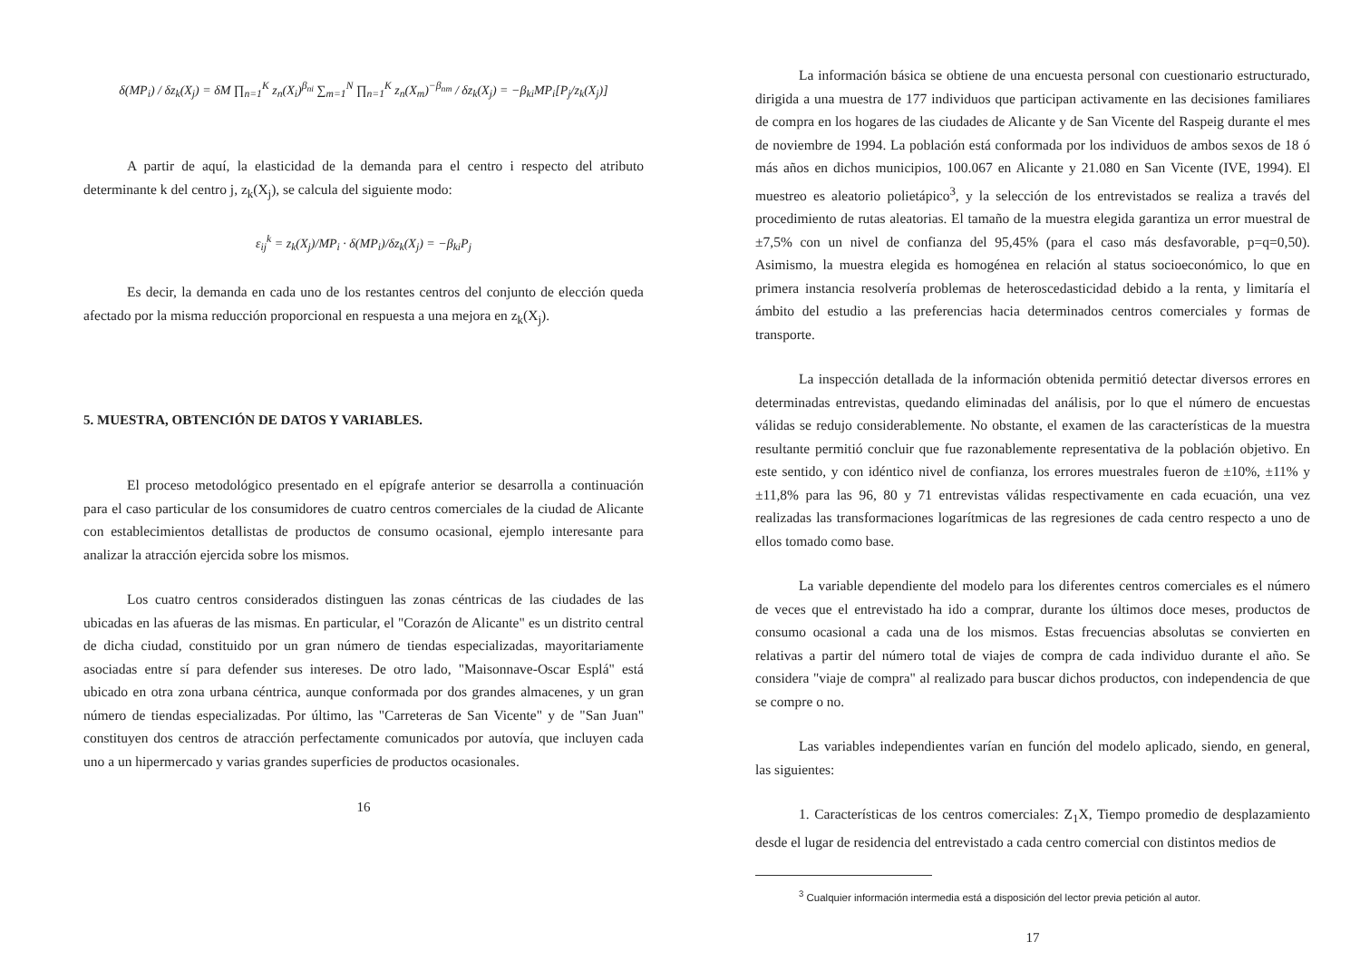δ(MP<sub>i</sub>) / δz<sub>k</sub>(X<sub>j</sub>) = δM ∏<sub>n=1</sub><sup>K</sup> z<sub>n</sub>(X<sub>i</sub>)<sup>β<sub>ni</sub></sup> ∑<sub>m=1</sub><sup>N</sup> ∏<sub>n=1</sub><sup>K</sup> z<sub>n</sub>(X<sub>m</sub>)<sup>−β<sub>nm</sub></sup> / δz<sub>k</sub>(X<sub>j</sub>) = −β<sub>ki</sub>MP<sub>i</sub>[P<sub>j</sub>/z<sub>k</sub>(X<sub>j</sub>)]
A partir de aquí, la elasticidad de la demanda para el centro i respecto del atributo determinante k del centro j, z<sub>k</sub>(X<sub>j</sub>), se calcula del siguiente modo:
ε<sub>ij</sub><sup>k</sup> = z<sub>k</sub>(X<sub>j</sub>)/MP<sub>i</sub> · δ(MP<sub>i</sub>)/δz<sub>k</sub>(X<sub>j</sub>) = −β<sub>ki</sub>P<sub>j</sub>
Es decir, la demanda en cada uno de los restantes centros del conjunto de elección queda afectado por la misma reducción proporcional en respuesta a una mejora en z<sub>k</sub>(X<sub>j</sub>).
5. MUESTRA, OBTENCIÓN DE DATOS Y VARIABLES.
El proceso metodológico presentado en el epígrafe anterior se desarrolla a continuación para el caso particular de los consumidores de cuatro centros comerciales de la ciudad de Alicante con establecimientos detallistas de productos de consumo ocasional, ejemplo interesante para analizar la atracción ejercida sobre los mismos.
Los cuatro centros considerados distinguen las zonas céntricas de las ciudades de las ubicadas en las afueras de las mismas. En particular, el "Corazón de Alicante" es un distrito central de dicha ciudad, constituido por un gran número de tiendas especializadas, mayoritariamente asociadas entre sí para defender sus intereses. De otro lado, "Maisonnave-Oscar Esplá" está ubicado en otra zona urbana céntrica, aunque conformada por dos grandes almacenes, y un gran número de tiendas especializadas. Por último, las "Carreteras de San Vicente" y de "San Juan" constituyen dos centros de atracción perfectamente comunicados por autovía, que incluyen cada uno a un hipermercado y varias grandes superficies de productos ocasionales.
16
La información básica se obtiene de una encuesta personal con cuestionario estructurado, dirigida a una muestra de 177 individuos que participan activamente en las decisiones familiares de compra en los hogares de las ciudades de Alicante y de San Vicente del Raspeig durante el mes de noviembre de 1994. La población está conformada por los individuos de ambos sexos de 18 ó más años en dichos municipios, 100.067 en Alicante y 21.080 en San Vicente (IVE, 1994). El muestreo es aleatorio polietápico<sup>3</sup>, y la selección de los entrevistados se realiza a través del procedimiento de rutas aleatorias. El tamaño de la muestra elegida garantiza un error muestral de ±7,5% con un nivel de confianza del 95,45% (para el caso más desfavorable, p=q=0,50). Asimismo, la muestra elegida es homogénea en relación al status socioeconómico, lo que en primera instancia resolvería problemas de heteroscedasticidad debido a la renta, y limitaría el ámbito del estudio a las preferencias hacia determinados centros comerciales y formas de transporte.
La inspección detallada de la información obtenida permitió detectar diversos errores en determinadas entrevistas, quedando eliminadas del análisis, por lo que el número de encuestas válidas se redujo considerablemente. No obstante, el examen de las características de la muestra resultante permitió concluir que fue razonablemente representativa de la población objetivo. En este sentido, y con idéntico nivel de confianza, los errores muestrales fueron de ±10%, ±11% y ±11,8% para las 96, 80 y 71 entrevistas válidas respectivamente en cada ecuación, una vez realizadas las transformaciones logarítmicas de las regresiones de cada centro respecto a uno de ellos tomado como base.
La variable dependiente del modelo para los diferentes centros comerciales es el número de veces que el entrevistado ha ido a comprar, durante los últimos doce meses, productos de consumo ocasional a cada una de los mismos. Estas frecuencias absolutas se convierten en relativas a partir del número total de viajes de compra de cada individuo durante el año. Se considera "viaje de compra" al realizado para buscar dichos productos, con independencia de que se compre o no.
Las variables independientes varían en función del modelo aplicado, siendo, en general, las siguientes:
1. Características de los centros comerciales: Z<sub>1</sub>X, Tiempo promedio de desplazamiento desde el lugar de residencia del entrevistado a cada centro comercial con distintos medios de
<sup>3</sup> Cualquier información intermedia está a disposición del lector previa petición al autor.
17